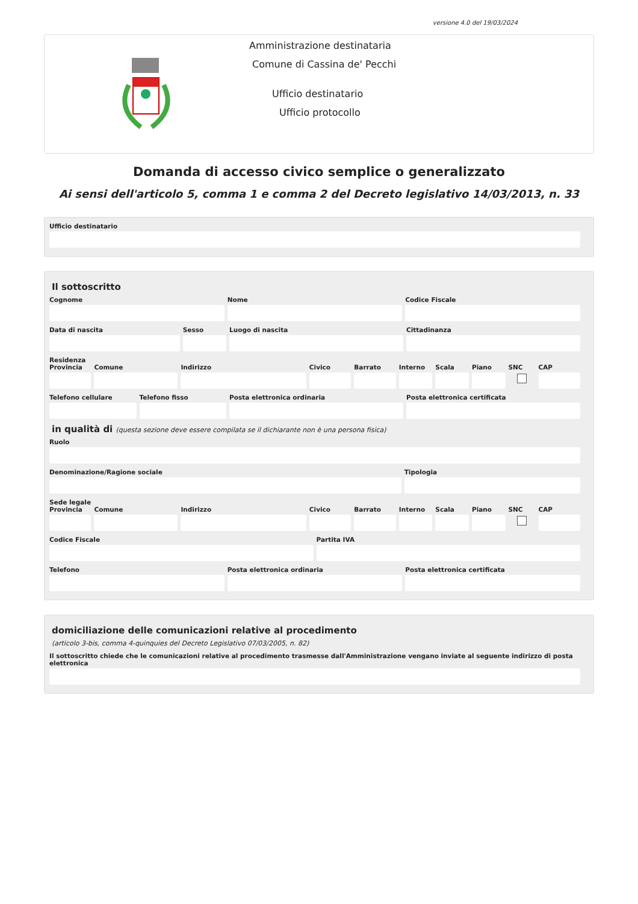versione 4.0 del 19/03/2024
Amministrazione destinataria
Comune di Cassina de' Pecchi
Ufficio destinatario
Ufficio protocollo
Domanda di accesso civico semplice o generalizzato
Ai sensi dell'articolo 5, comma 1 e comma 2 del Decreto legislativo 14/03/2013, n. 33
Ufficio destinatario
Il sottoscritto
Cognome Nome Codice Fiscale
Data di nascita Sesso Luogo di nascita Cittadinanza
Residenza
Provincia Comune Indirizzo Civico Barrato Interno Scala Piano SNC CAP
Telefono cellulare Telefono fisso Posta elettronica ordinaria Posta elettronica certificata
in qualità di (questa sezione deve essere compilata se il dichiarante non è una persona fisica)
Ruolo
Denominazione/Ragione sociale Tipologia
Sede legale
Provincia Comune Indirizzo Civico Barrato Interno Scala Piano SNC CAP
Codice Fiscale Partita IVA
Telefono Posta elettronica ordinaria Posta elettronica certificata
domiciliazione delle comunicazioni relative al procedimento
(articolo 3-bis, comma 4-quinquies del Decreto Legislativo 07/03/2005, n. 82)
Il sottoscritto chiede che le comunicazioni relative al procedimento trasmesse dall'Amministrazione vengano inviate al seguente indirizzo di posta elettronica